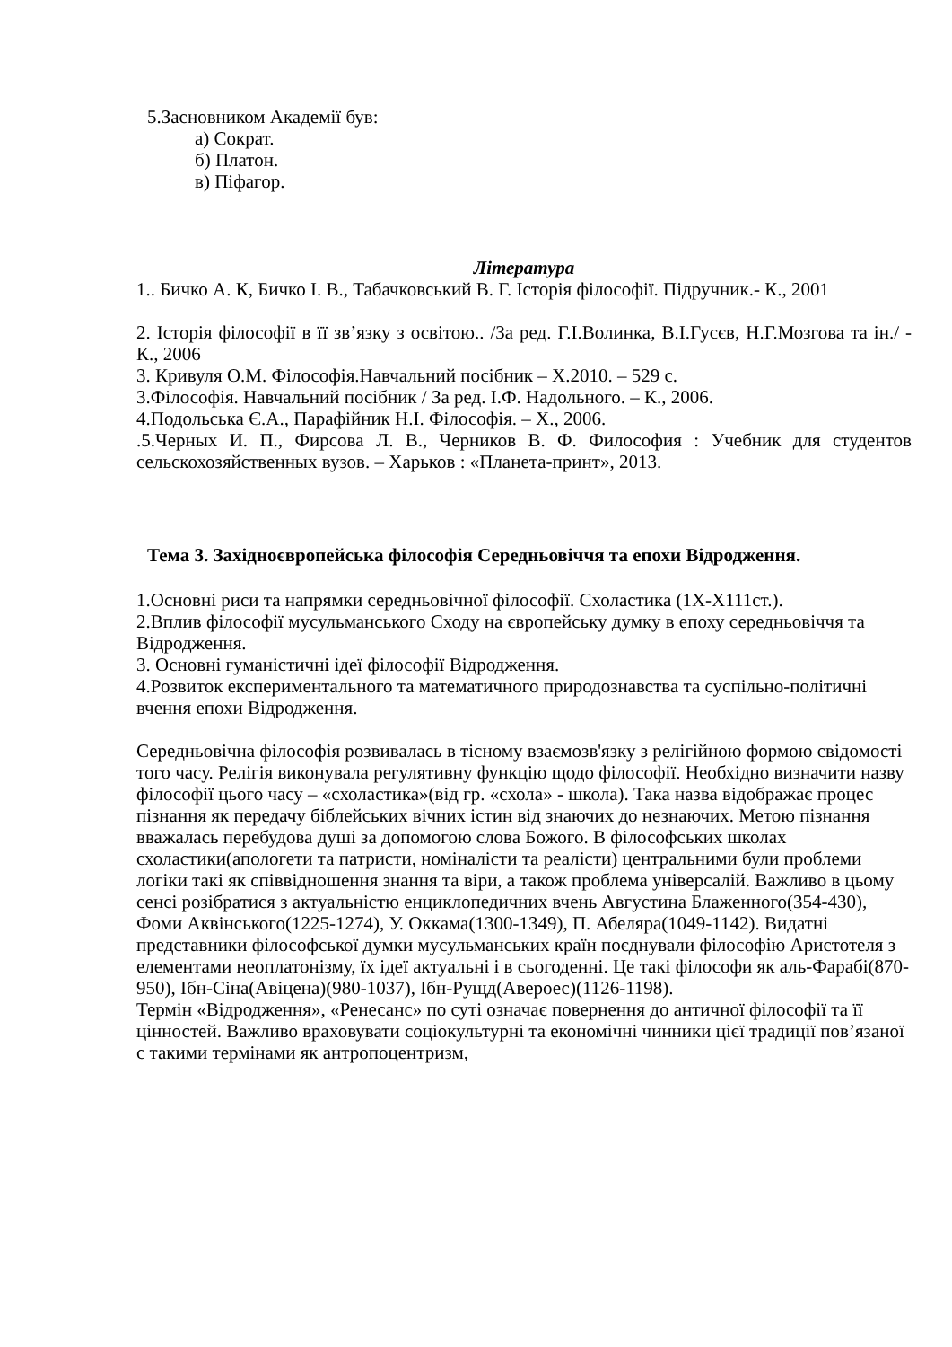5.Засновником Академії був:
а) Сократ.
б) Платон.
в) Піфагор.
Література
1.. Бичко А. К, Бичко І. В., Табачковський В. Г. Історія філософії. Підручник.- К., 2001
2. Історія філософії в її зв’язку з освітою.. /За ред. Г.І.Волинка, В.І.Гусєв, Н.Г.Мозгова та ін./ - К., 2006
3. Кривуля О.М. Філософія.Навчальний посібник – Х.2010. – 529 с.
3.Філософія. Навчальний посібник / За ред. І.Ф. Надольного. – К., 2006.
4.Подольська Є.А., Парафійник Н.І. Філософія. – Х., 2006.
.5.Черных И. П., Фирсова Л. В., Черников В. Ф. Философия : Учебник для студентов сельскохозяйственных вузов. – Харьков : «Планета-принт», 2013.
Тема 3. Західноєвропейська філософія Середньовіччя та епохи Відродження.
1.Основні риси та напрямки середньовічної філософії. Схоластика (1Х-Х111ст.).
2.Вплив філософії мусульманського Сходу на європейську думку в епоху середньовіччя та Відродження.
3. Основні гуманістичні ідеї філософії Відродження.
4.Розвиток експериментального та математичного природознавства та суспільно-політичні вчення епохи Відродження.
Середньовічна філософія розвивалась в тісному взаємозв'язку з релігійною формою свідомості того часу. Релігія виконувала регулятивну функцію щодо філософії. Необхідно визначити назву філософії цього часу – «схоластика»(від гр. «схола» - школа). Така назва відображає процес пізнання як передачу біблейських вічних істин від знаючих до незнаючих. Метою пізнання вважалась перебудова душі за допомогою слова Божого. В філософських школах схоластики(апологети та патристи, номіналісти та реалісти) центральними були проблеми логіки такі як співвідношення знання та віри, а також проблема універсалій. Важливо в цьому сенсі розібратися з актуальністю енциклопедичних вчень Августина Блаженного(354-430), Фоми Аквінського(1225-1274), У. Оккама(1300-1349), П. Абеляра(1049-1142). Видатні представники філософської думки мусульманських країн поєднували філософію Аристотеля з елементами неоплатонізму, їх ідеї актуальні і в сьогоденні. Це такі філософи як аль-Фарабі(870-950), Ібн-Сіна(Авіцена)(980-1037), Ібн-Рущд(Авероес)(1126-1198).
Термін «Відродження», «Ренесанс» по суті означає повернення до античної філософії та її цінностей. Важливо враховувати соціокультурні та економічні чинники цієї традиції пов’язаної с такими термінами як антропоцентризм,